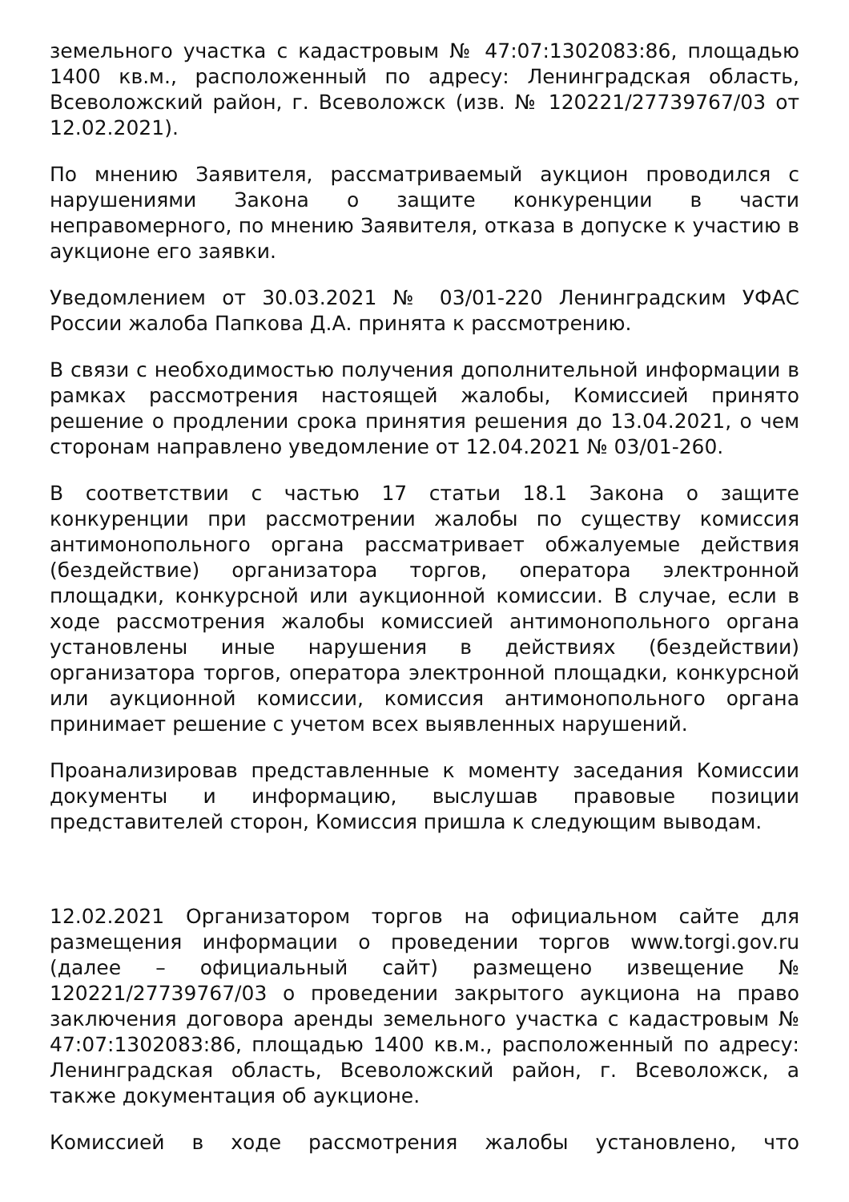земельного участка с кадастровым № 47:07:1302083:86, площадью 1400 кв.м., расположенный по адресу: Ленинградская область, Всеволожский район, г. Всеволожск (изв. № 120221/27739767/03 от 12.02.2021).
По мнению Заявителя, рассматриваемый аукцион проводился с нарушениями Закона о защите конкуренции в части неправомерного, по мнению Заявителя, отказа в допуске к участию в аукционе его заявки.
Уведомлением от 30.03.2021 № 03/01-220 Ленинградским УФАС России жалоба Папкова Д.А. принята к рассмотрению.
В связи с необходимостью получения дополнительной информации в рамках рассмотрения настоящей жалобы, Комиссией принято решение о продлении срока принятия решения до 13.04.2021, о чем сторонам направлено уведомление от 12.04.2021 № 03/01-260.
В соответствии с частью 17 статьи 18.1 Закона о защите конкуренции при рассмотрении жалобы по существу комиссия антимонопольного органа рассматривает обжалуемые действия (бездействие) организатора торгов, оператора электронной площадки, конкурсной или аукционной комиссии. В случае, если в ходе рассмотрения жалобы комиссией антимонопольного органа установлены иные нарушения в действиях (бездействии) организатора торгов, оператора электронной площадки, конкурсной или аукционной комиссии, комиссия антимонопольного органа принимает решение с учетом всех выявленных нарушений.
Проанализировав представленные к моменту заседания Комиссии документы и информацию, выслушав правовые позиции представителей сторон, Комиссия пришла к следующим выводам.
12.02.2021 Организатором торгов на официальном сайте для размещения информации о проведении торгов www.torgi.gov.ru (далее – официальный сайт) размещено извещение № 120221/27739767/03 о проведении закрытого аукциона на право заключения договора аренды земельного участка с кадастровым № 47:07:1302083:86, площадью 1400 кв.м., расположенный по адресу: Ленинградская область, Всеволожский район, г. Всеволожск, а также документация об аукционе.
Комиссией в ходе рассмотрения жалобы установлено, что